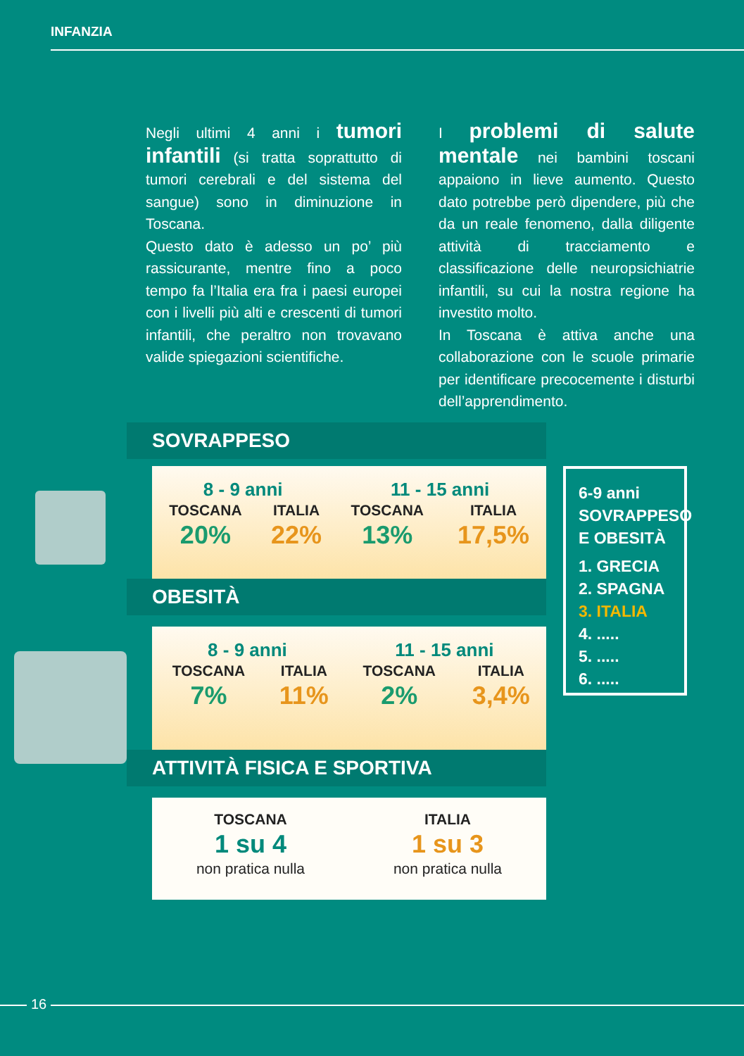INFANZIA
Negli ultimi 4 anni i tumori infantili (si tratta soprattutto di tumori cerebrali e del sistema del sangue) sono in diminuzione in Toscana.
Questo dato è adesso un po’ più rassicurante, mentre fino a poco tempo fa l’Italia era fra i paesi europei con i livelli più alti e crescenti di tumori infantili, che peraltro non trovavano valide spiegazioni scientifiche.
I problemi di salute mentale nei bambini toscani appaiono in lieve aumento. Questo dato potrebbe però dipendere, più che da un reale fenomeno, dalla diligente attività di tracciamento e classificazione delle neuropsichiatrie infantili, su cui la nostra regione ha investito molto.
In Toscana è attiva anche una collaborazione con le scuole primarie per identificare precocemente i disturbi dell’apprendimento.
SOVRAPPESO
| 8 - 9 anni | | 11 - 15 anni | |
| --- | --- | --- | --- |
| TOSCANA | ITALIA | TOSCANA | ITALIA |
| 20% | 22% | 13% | 17,5% |
OBESITÀ
| 8 - 9 anni | | 11 - 15 anni | |
| --- | --- | --- | --- |
| TOSCANA | ITALIA | TOSCANA | ITALIA |
| 7% | 11% | 2% | 3,4% |
ATTIVITÀ FISICA E SPORTIVA
| TOSCANA | ITALIA |
| 1 su 4 | 1 su 3 |
| non pratica nulla | non pratica nulla |
6-9 anni
SOVRAPPESO
E OBESITÀ
1. GRECIA
2. SPAGNA
3. ITALIA
4. .....
5. .....
6. .....
16